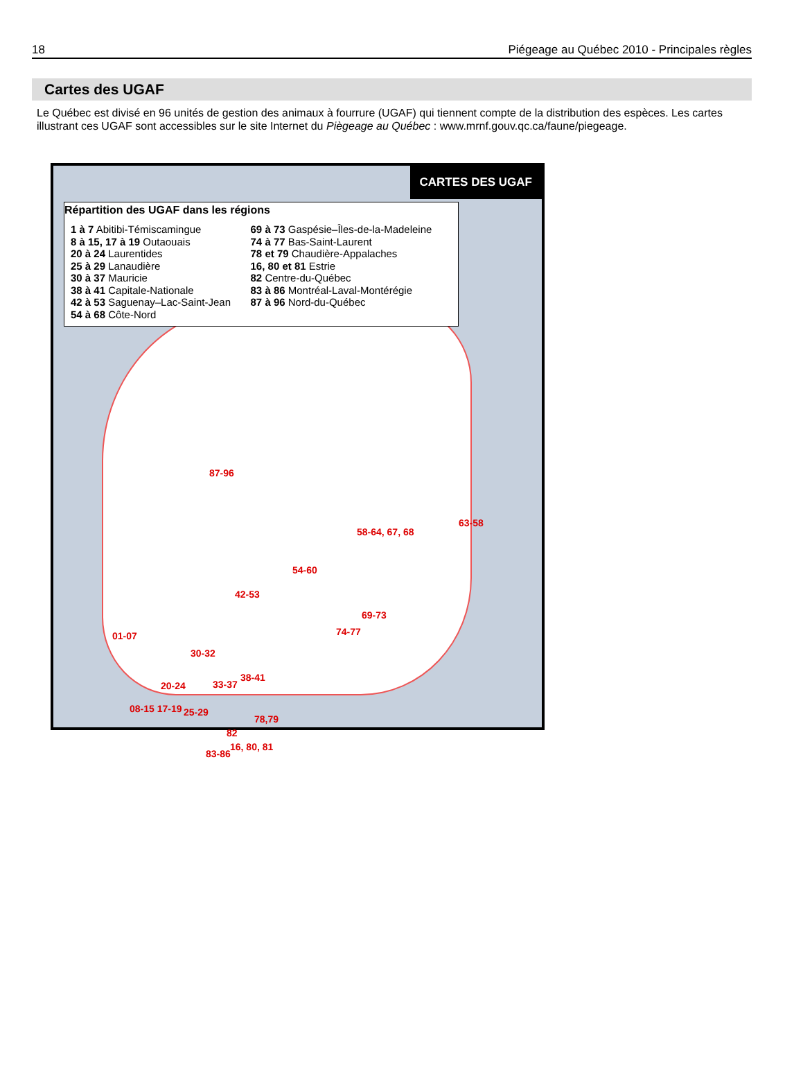18 Piégeage au Québec 2010 - Principales règles
Cartes des UGAF
Le Québec est divisé en 96 unités de gestion des animaux à fourrure (UGAF) qui tiennent compte de la distribution des espèces. Les cartes illustrant ces UGAF sont accessibles sur le site Internet du Piègeage au Québec : www.mrnf.gouv.qc.ca/faune/piegeage.
CARTES DES UGAF
Répartition des UGAF dans les régions
1 à 7 Abitibi-Témiscamingue
8 à 15, 17 à 19 Outaouais
20 à 24 Laurentides
25 à 29 Lanaudière
30 à 37 Mauricie
38 à 41 Capitale-Nationale
42 à 53 Saguenay–Lac-Saint-Jean
54 à 68 Côte-Nord
69 à 73 Gaspésie–Îles-de-la-Madeleine
74 à 77 Bas-Saint-Laurent
78 et 79 Chaudière-Appalaches
16, 80 et 81 Estrie
82 Centre-du-Québec
83 à 86 Montréal-Laval-Montérégie
87 à 96 Nord-du-Québec
87-96
58-64, 67, 68
63-58
54-60
42-53
01-07
30-32
74-77
69-73
20-24 33-37
38-41
08-15 17-19 25-29
78,79
82
83-86
16, 80, 81